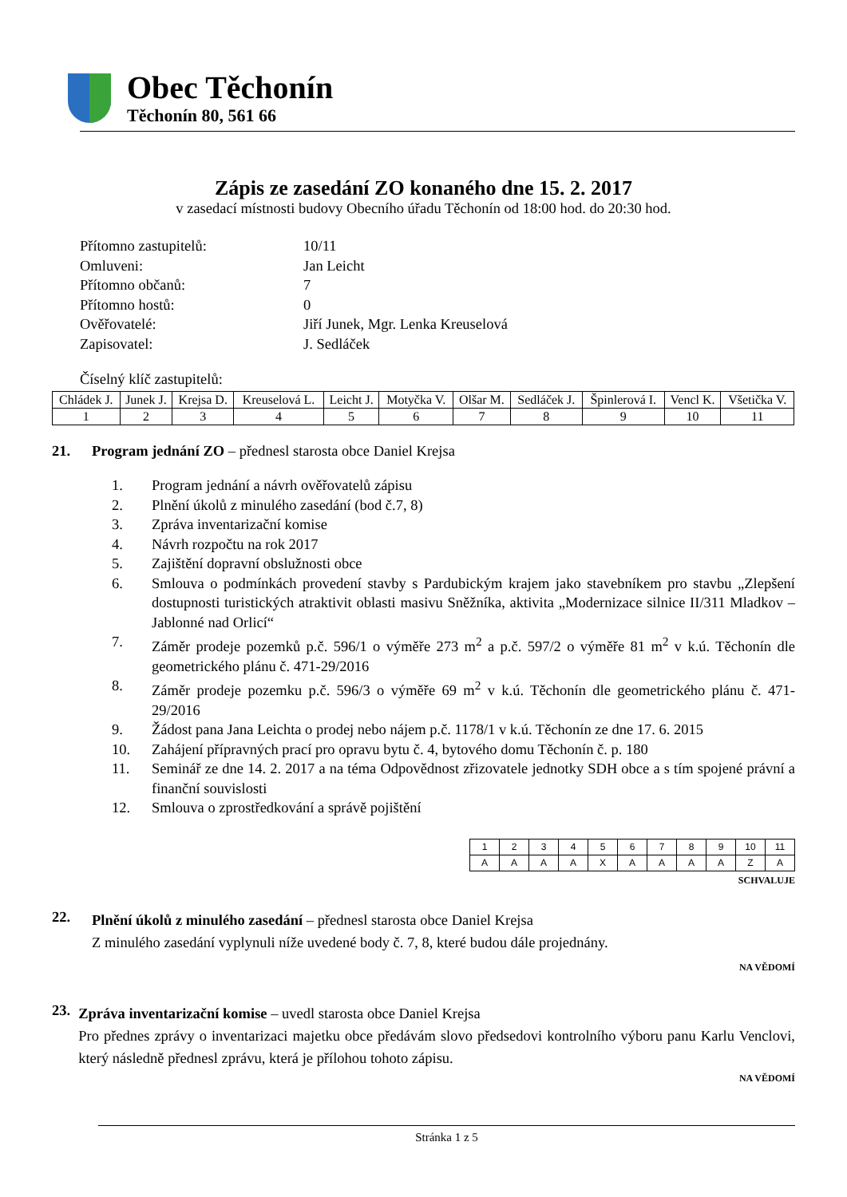Obec Těchonín
Těchonín 80, 561 66
Zápis ze zasedání ZO konaného dne 15. 2. 2017
v zasedací místnosti budovy Obecního úřadu Těchonín od 18:00 hod. do 20:30 hod.
| Přítomno zastupitelů: | 10/11 |
| Omluveni: | Jan Leicht |
| Přítomno občanů: | 7 |
| Přítomno hostů: | 0 |
| Ověřovatelé: | Jiří Junek, Mgr. Lenka Kreuselová |
| Zapisovatel: | J. Sedláček |
Číselný klíč zastupitelů:
| Chládek J. | Junek J. | Krejsa D. | Kreuselová L. | Leicht J. | Motyčka V. | Olšar M. | Sedláček J. | Špinlerová I. | Vencl K. | Všetička V. |
| 1 | 2 | 3 | 4 | 5 | 6 | 7 | 8 | 9 | 10 | 11 |
21. Program jednání ZO – přednesl starosta obce Daniel Krejsa
1. Program jednání a návrh ověřovatelů zápisu
2. Plnění úkolů z minulého zasedání (bod č.7, 8)
3. Zpráva inventarizační komise
4. Návrh rozpočtu na rok 2017
5. Zajištění dopravní obslužnosti obce
6. Smlouva o podmínkách provedení stavby s Pardubickým krajem jako stavebníkem pro stavbu „Zlepšení dostupnosti turistických atraktivit oblasti masivu Sněžníka, aktivita „Modernizace silnice II/311 Mladkov – Jablonné nad Orlicí“
7. Záměr prodeje pozemků p.č. 596/1 o výměře 273 m<sup>2</sup> a p.č. 597/2 o výměře 81 m<sup>2</sup> v k.ú. Těchonín dle geometrického plánu č. 471-29/2016
8. Záměr prodeje pozemku p.č. 596/3 o výměře 69 m<sup>2</sup> v k.ú. Těchonín dle geometrického plánu č. 471-29/2016
9. Žádost pana Jana Leichta o prodej nebo nájem p.č. 1178/1 v k.ú. Těchonín ze dne 17. 6. 2015
10. Zahájení přípravných prací pro opravu bytu č. 4, bytového domu Těchonín č. p. 180
11. Seminář ze dne 14. 2. 2017 a na téma Odpovědnost zřizovatele jednotky SDH obce a s tím spojené právní a finanční souvislosti
12. Smlouva o zprostředkování a správě pojištění
| 1 | 2 | 3 | 4 | 5 | 6 | 7 | 8 | 9 | 10 | 11 |
| A | A | A | A | X | A | A | A | A | Z | A |
SCHVALUJE
22.
Plnění úkolů z minulého zasedání – přednesl starosta obce Daniel Krejsa
Z minulého zasedání vyplynuli níže uvedené body č. 7, 8, které budou dále projednány.
NA VĚDOMÍ
23.
Zpráva inventarizační komise – uvedl starosta obce Daniel Krejsa
Pro přednes zprávy o inventarizaci majetku obce předávám slovo předsedovi kontrolního výboru panu Karlu Venclovi, který následně přednesl zprávu, která je přílohou tohoto zápisu.
NA VĚDOMÍ
Stránka 1 z 5